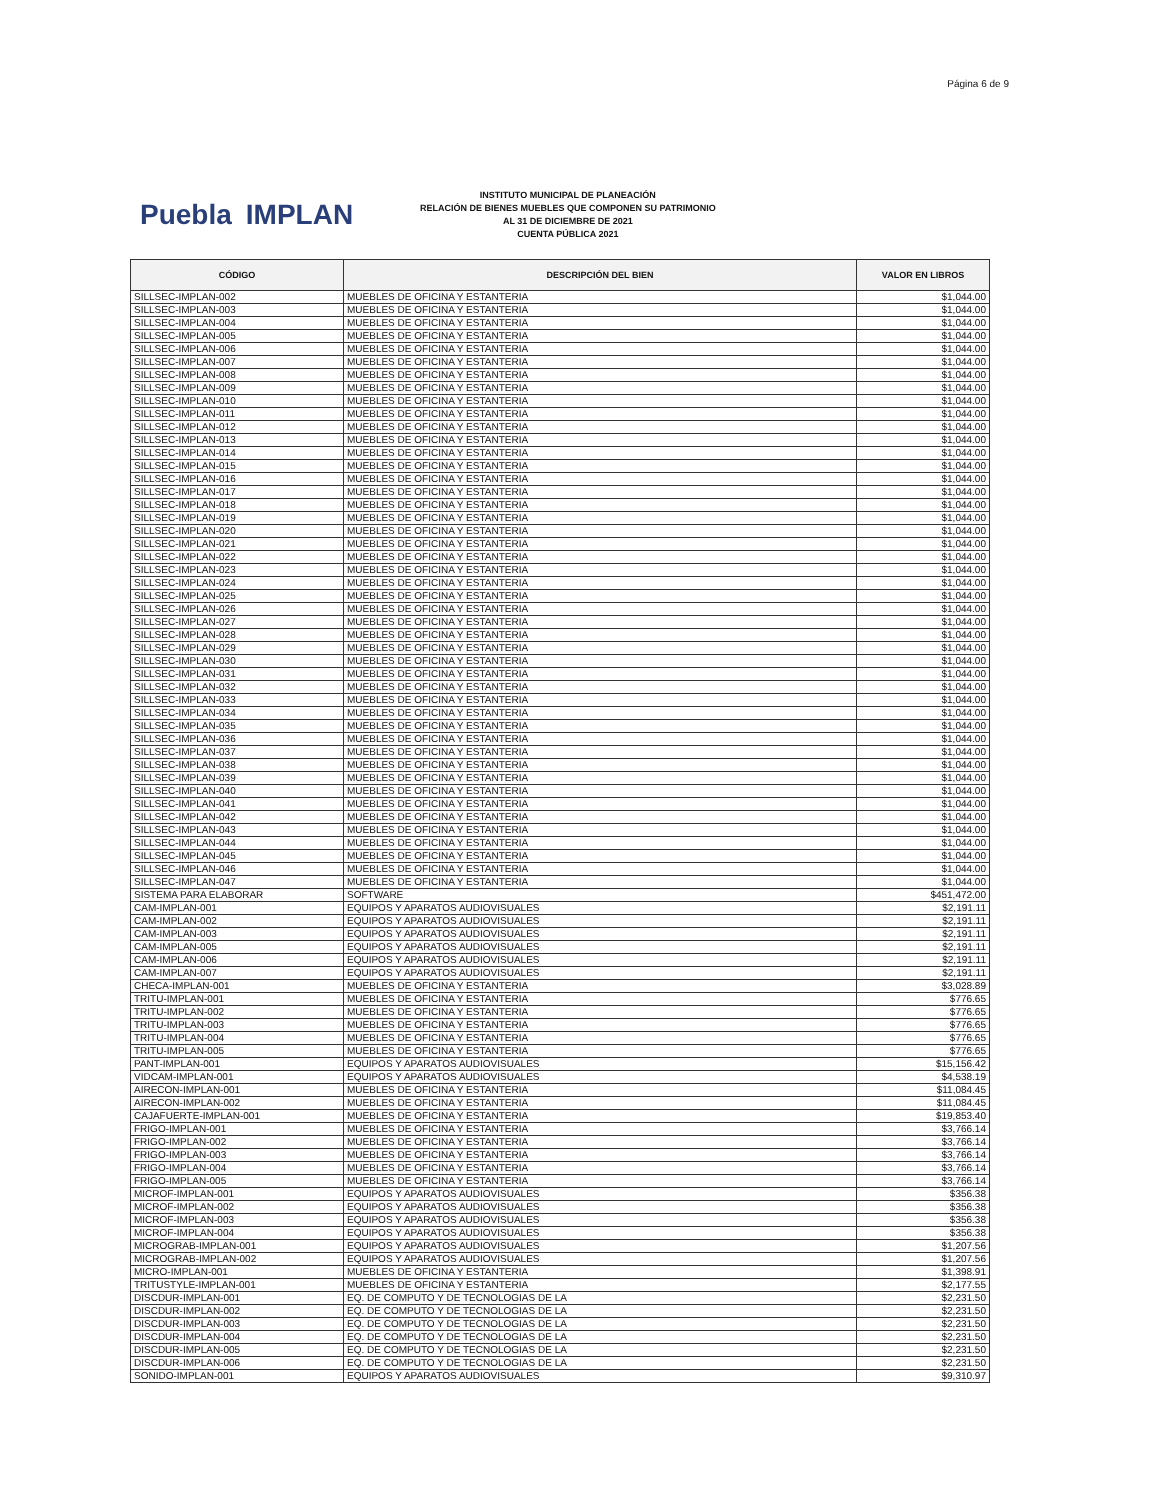Página 6 de 9
Puebla IMPLAN
INSTITUTO MUNICIPAL DE PLANEACIÓN
RELACIÓN DE BIENES MUEBLES QUE COMPONEN SU PATRIMONIO
AL 31 DE DICIEMBRE DE 2021
CUENTA PÚBLICA 2021
| CÓDIGO | DESCRIPCIÓN DEL BIEN | VALOR EN LIBROS |
| --- | --- | --- |
| SILLSEC-IMPLAN-002 | MUEBLES DE OFICINA Y ESTANTERIA | $1,044.00 |
| SILLSEC-IMPLAN-003 | MUEBLES DE OFICINA Y ESTANTERIA | $1,044.00 |
| SILLSEC-IMPLAN-004 | MUEBLES DE OFICINA Y ESTANTERIA | $1,044.00 |
| SILLSEC-IMPLAN-005 | MUEBLES DE OFICINA Y ESTANTERIA | $1,044.00 |
| SILLSEC-IMPLAN-006 | MUEBLES DE OFICINA Y ESTANTERIA | $1,044.00 |
| SILLSEC-IMPLAN-007 | MUEBLES DE OFICINA Y ESTANTERIA | $1,044.00 |
| SILLSEC-IMPLAN-008 | MUEBLES DE OFICINA Y ESTANTERIA | $1,044.00 |
| SILLSEC-IMPLAN-009 | MUEBLES DE OFICINA Y ESTANTERIA | $1,044.00 |
| SILLSEC-IMPLAN-010 | MUEBLES DE OFICINA Y ESTANTERIA | $1,044.00 |
| SILLSEC-IMPLAN-011 | MUEBLES DE OFICINA Y ESTANTERIA | $1,044.00 |
| SILLSEC-IMPLAN-012 | MUEBLES DE OFICINA Y ESTANTERIA | $1,044.00 |
| SILLSEC-IMPLAN-013 | MUEBLES DE OFICINA Y ESTANTERIA | $1,044.00 |
| SILLSEC-IMPLAN-014 | MUEBLES DE OFICINA Y ESTANTERIA | $1,044.00 |
| SILLSEC-IMPLAN-015 | MUEBLES DE OFICINA Y ESTANTERIA | $1,044.00 |
| SILLSEC-IMPLAN-016 | MUEBLES DE OFICINA Y ESTANTERIA | $1,044.00 |
| SILLSEC-IMPLAN-017 | MUEBLES DE OFICINA Y ESTANTERIA | $1,044.00 |
| SILLSEC-IMPLAN-018 | MUEBLES DE OFICINA Y ESTANTERIA | $1,044.00 |
| SILLSEC-IMPLAN-019 | MUEBLES DE OFICINA Y ESTANTERIA | $1,044.00 |
| SILLSEC-IMPLAN-020 | MUEBLES DE OFICINA Y ESTANTERIA | $1,044.00 |
| SILLSEC-IMPLAN-021 | MUEBLES DE OFICINA Y ESTANTERIA | $1,044.00 |
| SILLSEC-IMPLAN-022 | MUEBLES DE OFICINA Y ESTANTERIA | $1,044.00 |
| SILLSEC-IMPLAN-023 | MUEBLES DE OFICINA Y ESTANTERIA | $1,044.00 |
| SILLSEC-IMPLAN-024 | MUEBLES DE OFICINA Y ESTANTERIA | $1,044.00 |
| SILLSEC-IMPLAN-025 | MUEBLES DE OFICINA Y ESTANTERIA | $1,044.00 |
| SILLSEC-IMPLAN-026 | MUEBLES DE OFICINA Y ESTANTERIA | $1,044.00 |
| SILLSEC-IMPLAN-027 | MUEBLES DE OFICINA Y ESTANTERIA | $1,044.00 |
| SILLSEC-IMPLAN-028 | MUEBLES DE OFICINA Y ESTANTERIA | $1,044.00 |
| SILLSEC-IMPLAN-029 | MUEBLES DE OFICINA Y ESTANTERIA | $1,044.00 |
| SILLSEC-IMPLAN-030 | MUEBLES DE OFICINA Y ESTANTERIA | $1,044.00 |
| SILLSEC-IMPLAN-031 | MUEBLES DE OFICINA Y ESTANTERIA | $1,044.00 |
| SILLSEC-IMPLAN-032 | MUEBLES DE OFICINA Y ESTANTERIA | $1,044.00 |
| SILLSEC-IMPLAN-033 | MUEBLES DE OFICINA Y ESTANTERIA | $1,044.00 |
| SILLSEC-IMPLAN-034 | MUEBLES DE OFICINA Y ESTANTERIA | $1,044.00 |
| SILLSEC-IMPLAN-035 | MUEBLES DE OFICINA Y ESTANTERIA | $1,044.00 |
| SILLSEC-IMPLAN-036 | MUEBLES DE OFICINA Y ESTANTERIA | $1,044.00 |
| SILLSEC-IMPLAN-037 | MUEBLES DE OFICINA Y ESTANTERIA | $1,044.00 |
| SILLSEC-IMPLAN-038 | MUEBLES DE OFICINA Y ESTANTERIA | $1,044.00 |
| SILLSEC-IMPLAN-039 | MUEBLES DE OFICINA Y ESTANTERIA | $1,044.00 |
| SILLSEC-IMPLAN-040 | MUEBLES DE OFICINA Y ESTANTERIA | $1,044.00 |
| SILLSEC-IMPLAN-041 | MUEBLES DE OFICINA Y ESTANTERIA | $1,044.00 |
| SILLSEC-IMPLAN-042 | MUEBLES DE OFICINA Y ESTANTERIA | $1,044.00 |
| SILLSEC-IMPLAN-043 | MUEBLES DE OFICINA Y ESTANTERIA | $1,044.00 |
| SILLSEC-IMPLAN-044 | MUEBLES DE OFICINA Y ESTANTERIA | $1,044.00 |
| SILLSEC-IMPLAN-045 | MUEBLES DE OFICINA Y ESTANTERIA | $1,044.00 |
| SILLSEC-IMPLAN-046 | MUEBLES DE OFICINA Y ESTANTERIA | $1,044.00 |
| SILLSEC-IMPLAN-047 | MUEBLES DE OFICINA Y ESTANTERIA | $1,044.00 |
| SISTEMA PARA ELABORAR | SOFTWARE | $451,472.00 |
| CAM-IMPLAN-001 | EQUIPOS Y APARATOS AUDIOVISUALES | $2,191.11 |
| CAM-IMPLAN-002 | EQUIPOS Y APARATOS AUDIOVISUALES | $2,191.11 |
| CAM-IMPLAN-003 | EQUIPOS Y APARATOS AUDIOVISUALES | $2,191.11 |
| CAM-IMPLAN-005 | EQUIPOS Y APARATOS AUDIOVISUALES | $2,191.11 |
| CAM-IMPLAN-006 | EQUIPOS Y APARATOS AUDIOVISUALES | $2,191.11 |
| CAM-IMPLAN-007 | EQUIPOS Y APARATOS AUDIOVISUALES | $2,191.11 |
| CHECA-IMPLAN-001 | MUEBLES DE OFICINA Y ESTANTERIA | $3,028.89 |
| TRITU-IMPLAN-001 | MUEBLES DE OFICINA Y ESTANTERIA | $776.65 |
| TRITU-IMPLAN-002 | MUEBLES DE OFICINA Y ESTANTERIA | $776.65 |
| TRITU-IMPLAN-003 | MUEBLES DE OFICINA Y ESTANTERIA | $776.65 |
| TRITU-IMPLAN-004 | MUEBLES DE OFICINA Y ESTANTERIA | $776.65 |
| TRITU-IMPLAN-005 | MUEBLES DE OFICINA Y ESTANTERIA | $776.65 |
| PANT-IMPLAN-001 | EQUIPOS Y APARATOS AUDIOVISUALES | $15,156.42 |
| VIDCAM-IMPLAN-001 | EQUIPOS Y APARATOS AUDIOVISUALES | $4,538.19 |
| AIRECON-IMPLAN-001 | MUEBLES DE OFICINA Y ESTANTERIA | $11,084.45 |
| AIRECON-IMPLAN-002 | MUEBLES DE OFICINA Y ESTANTERIA | $11,084.45 |
| CAJAFUERTE-IMPLAN-001 | MUEBLES DE OFICINA Y ESTANTERIA | $19,853.40 |
| FRIGO-IMPLAN-001 | MUEBLES DE OFICINA Y ESTANTERIA | $3,766.14 |
| FRIGO-IMPLAN-002 | MUEBLES DE OFICINA Y ESTANTERIA | $3,766.14 |
| FRIGO-IMPLAN-003 | MUEBLES DE OFICINA Y ESTANTERIA | $3,766.14 |
| FRIGO-IMPLAN-004 | MUEBLES DE OFICINA Y ESTANTERIA | $3,766.14 |
| FRIGO-IMPLAN-005 | MUEBLES DE OFICINA Y ESTANTERIA | $3,766.14 |
| MICROF-IMPLAN-001 | EQUIPOS Y APARATOS AUDIOVISUALES | $356.38 |
| MICROF-IMPLAN-002 | EQUIPOS Y APARATOS AUDIOVISUALES | $356.38 |
| MICROF-IMPLAN-003 | EQUIPOS Y APARATOS AUDIOVISUALES | $356.38 |
| MICROF-IMPLAN-004 | EQUIPOS Y APARATOS AUDIOVISUALES | $356.38 |
| MICROGRAB-IMPLAN-001 | EQUIPOS Y APARATOS AUDIOVISUALES | $1,207.56 |
| MICROGRAB-IMPLAN-002 | EQUIPOS Y APARATOS AUDIOVISUALES | $1,207.56 |
| MICRO-IMPLAN-001 | MUEBLES DE OFICINA Y ESTANTERIA | $1,398.91 |
| TRITUSTYLE-IMPLAN-001 | MUEBLES DE OFICINA Y ESTANTERIA | $2,177.55 |
| DISCDUR-IMPLAN-001 | EQ. DE COMPUTO Y DE TECNOLOGIAS DE LA | $2,231.50 |
| DISCDUR-IMPLAN-002 | EQ. DE COMPUTO Y DE TECNOLOGIAS DE LA | $2,231.50 |
| DISCDUR-IMPLAN-003 | EQ. DE COMPUTO Y DE TECNOLOGIAS DE LA | $2,231.50 |
| DISCDUR-IMPLAN-004 | EQ. DE COMPUTO Y DE TECNOLOGIAS DE LA | $2,231.50 |
| DISCDUR-IMPLAN-005 | EQ. DE COMPUTO Y DE TECNOLOGIAS DE LA | $2,231.50 |
| DISCDUR-IMPLAN-006 | EQ. DE COMPUTO Y DE TECNOLOGIAS DE LA | $2,231.50 |
| SONIDO-IMPLAN-001 | EQUIPOS Y APARATOS AUDIOVISUALES | $9,310.97 |